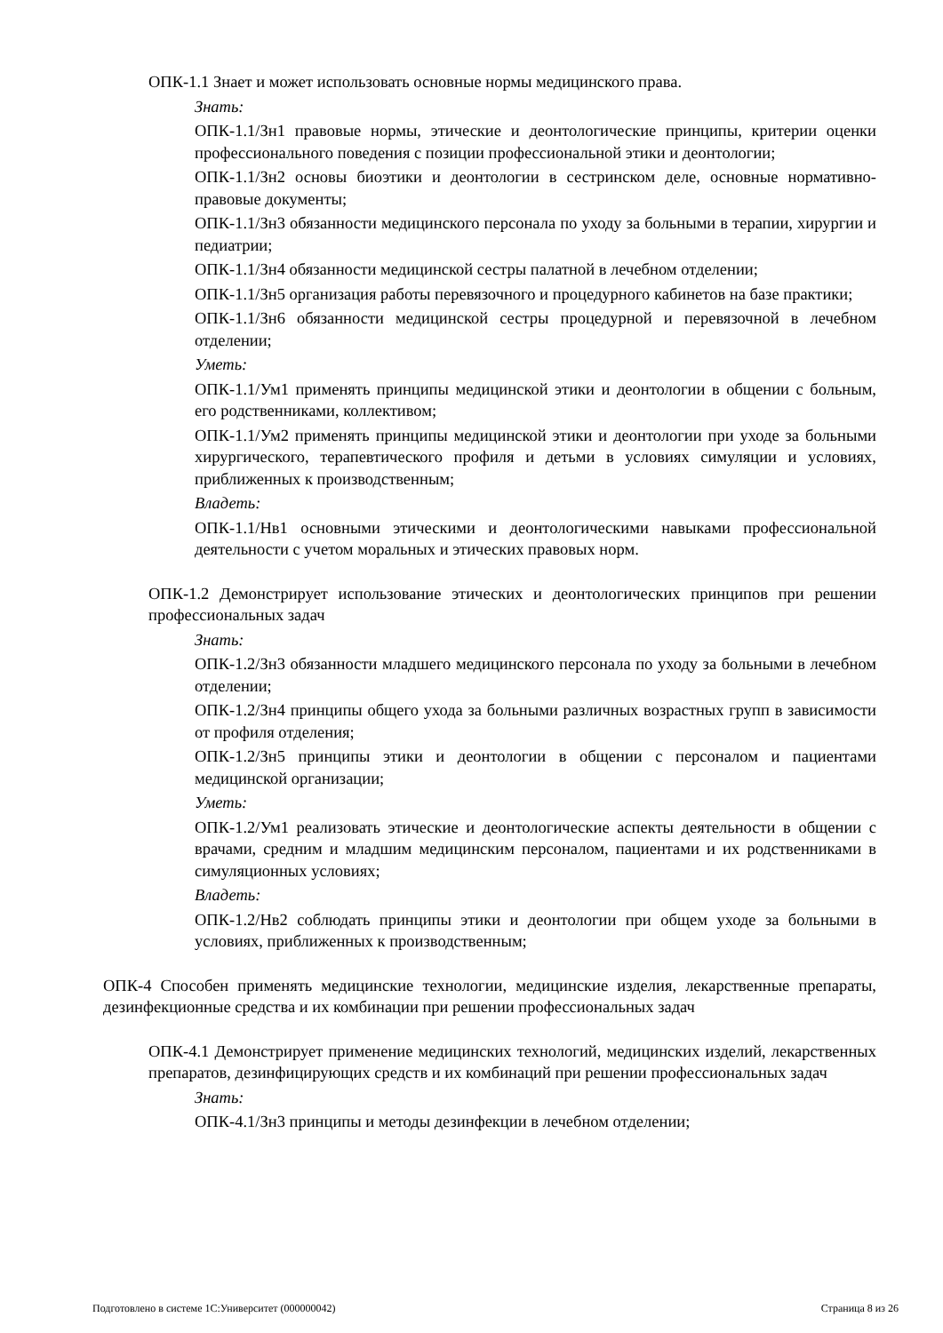ОПК-1.1 Знает и может использовать основные нормы медицинского права.
Знать:
ОПК-1.1/Зн1 правовые нормы, этические и деонтологические принципы, критерии оценки профессионального поведения с позиции профессиональной этики и деонтологии;
ОПК-1.1/Зн2 основы биоэтики и деонтологии в сестринском деле, основные нормативно-правовые документы;
ОПК-1.1/Зн3 обязанности медицинского персонала по уходу за больными в терапии, хирургии и педиатрии;
ОПК-1.1/Зн4 обязанности медицинской сестры палатной в лечебном отделении;
ОПК-1.1/Зн5 организация работы перевязочного и процедурного кабинетов на базе практики;
ОПК-1.1/Зн6 обязанности медицинской сестры процедурной и перевязочной в лечебном отделении;
Уметь:
ОПК-1.1/Ум1 применять принципы медицинской этики и деонтологии в общении с больным, его родственниками, коллективом;
ОПК-1.1/Ум2 применять принципы медицинской этики и деонтологии при уходе за больными хирургического, терапевтического профиля и детьми в условиях симуляции и условиях, приближенных к производственным;
Владеть:
ОПК-1.1/Нв1 основными этическими и деонтологическими навыками профессиональной деятельности с учетом моральных и этических правовых норм.
ОПК-1.2 Демонстрирует использование этических и деонтологических принципов при решении профессиональных задач
Знать:
ОПК-1.2/Зн3 обязанности младшего медицинского персонала по уходу за больными в лечебном отделении;
ОПК-1.2/Зн4 принципы общего ухода за больными различных возрастных групп в зависимости от профиля отделения;
ОПК-1.2/Зн5 принципы этики и деонтологии в общении с персоналом и пациентами медицинской организации;
Уметь:
ОПК-1.2/Ум1 реализовать этические и деонтологические аспекты деятельности в общении с врачами, средним и младшим медицинским персоналом, пациентами и их родственниками в симуляционных условиях;
Владеть:
ОПК-1.2/Нв2 соблюдать принципы этики и деонтологии при общем уходе за больными в условиях, приближенных к производственным;
ОПК-4 Способен применять медицинские технологии, медицинские изделия, лекарственные препараты, дезинфекционные средства и их комбинации при решении профессиональных задач
ОПК-4.1 Демонстрирует применение медицинских технологий, медицинских изделий, лекарственных препаратов, дезинфицирующих средств и их комбинаций при решении профессиональных задач
Знать:
ОПК-4.1/Зн3 принципы и методы дезинфекции в лечебном отделении;
Подготовлено в системе 1С:Университет (000000042) Страница 8 из 26